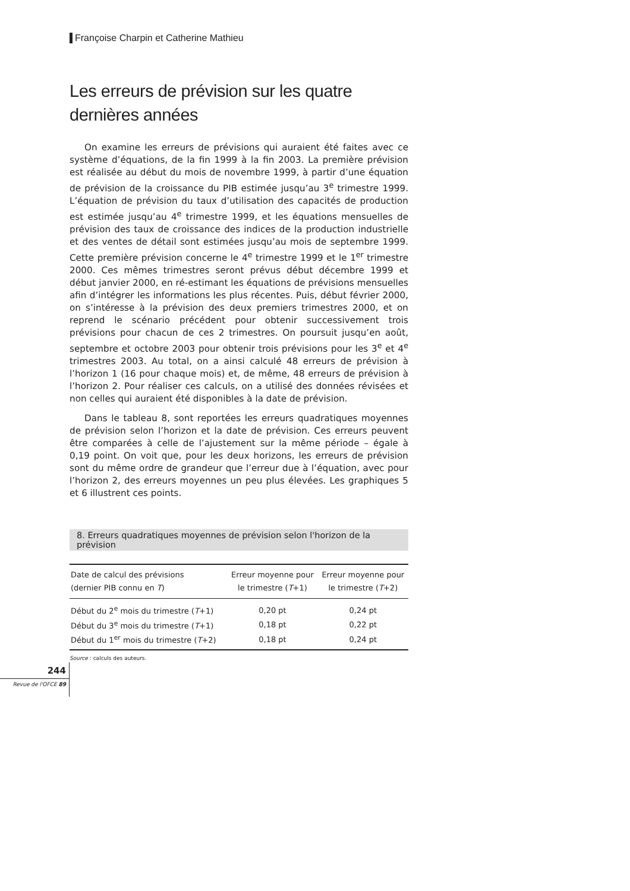Françoise Charpin et Catherine Mathieu
Les erreurs de prévision sur les quatre
dernières années
On examine les erreurs de prévisions qui auraient été faites avec ce système d’équations, de la fin 1999 à la fin 2003. La première prévision est réalisée au début du mois de novembre 1999, à partir d’une équation de prévision de la croissance du PIB estimée jusqu’au 3<sup>e</sup> trimestre 1999. L’équation de prévision du taux d’utilisation des capacités de production est estimée jusqu’au 4<sup>e</sup> trimestre 1999, et les équations mensuelles de prévision des taux de croissance des indices de la production industrielle et des ventes de détail sont estimées jusqu’au mois de septembre 1999. Cette première prévision concerne le 4<sup>e</sup> trimestre 1999 et le 1<sup>er</sup> trimestre 2000. Ces mêmes trimestres seront prévus début décembre 1999 et début janvier 2000, en ré-estimant les équations de prévisions mensuelles afin d’intégrer les informations les plus récentes. Puis, début février 2000, on s’intéresse à la prévision des deux premiers trimestres 2000, et on reprend le scénario précédent pour obtenir successivement trois prévisions pour chacun de ces 2 trimestres. On poursuit jusqu’en août, septembre et octobre 2003 pour obtenir trois prévisions pour les 3<sup>e</sup> et 4<sup>e</sup> trimestres 2003. Au total, on a ainsi calculé 48 erreurs de prévision à l’horizon 1 (16 pour chaque mois) et, de même, 48 erreurs de prévision à l’horizon 2. Pour réaliser ces calculs, on a utilisé des données révisées et non celles qui auraient été disponibles à la date de prévision.
Dans le tableau 8, sont reportées les erreurs quadratiques moyennes de prévision selon l’horizon et la date de prévision. Ces erreurs peuvent être comparées à celle de l’ajustement sur la même période – égale à 0,19 point. On voit que, pour les deux horizons, les erreurs de prévision sont du même ordre de grandeur que l’erreur due à l’équation, avec pour l’horizon 2, des erreurs moyennes un peu plus élevées. Les graphiques 5 et 6 illustrent ces points.
8. Erreurs quadratiques moyennes de prévision selon l'horizon de la prévision
| Date de calcul des prévisions (dernier PIB connu en T ) | Erreur moyenne pour le trimestre ( T +1) | Erreur moyenne pour le trimestre ( T +2) |
| --- | --- | --- |
| Début du 2<sup>e</sup> mois du trimestre ( T +1) | 0,20 pt | 0,24 pt |
| Début du 3<sup>e</sup> mois du trimestre ( T +1) | 0,18 pt | 0,22 pt |
| Début du 1<sup>er</sup> mois du trimestre ( T +2) | 0,18 pt | 0,24 pt |
Source : calculs des auteurs.
244
Revue de l'OFCE 89